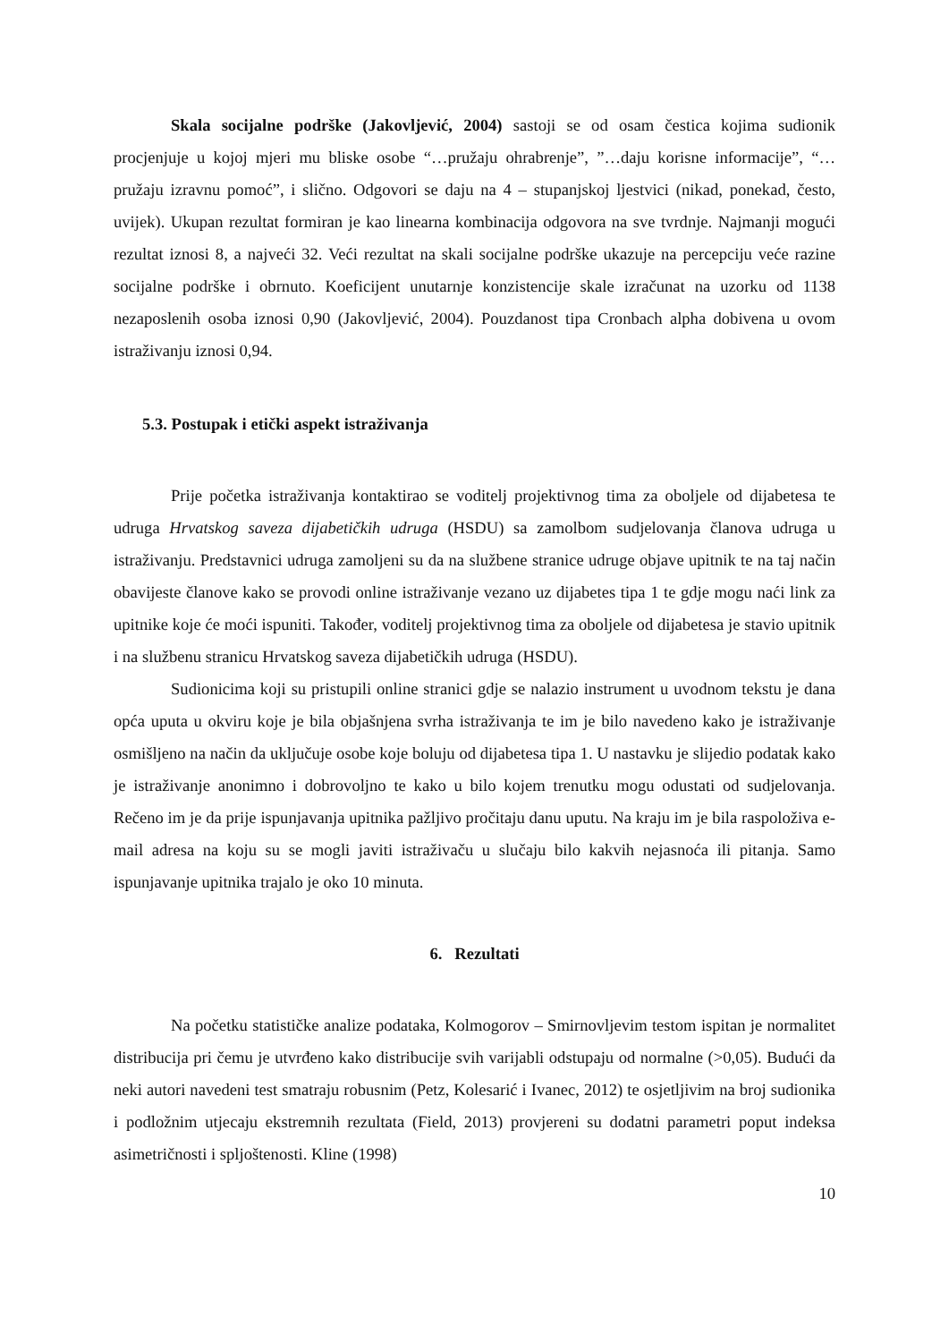Skala socijalne podrške (Jakovljević, 2004) sastoji se od osam čestica kojima sudionik procjenjuje u kojoj mjeri mu bliske osobe “…pružaju ohrabrenje”, ”…daju korisne informacije”, “…pružaju izravnu pomoć”, i slično. Odgovori se daju na 4 – stupanjskoj ljestvici (nikad, ponekad, često, uvijek). Ukupan rezultat formiran je kao linearna kombinacija odgovora na sve tvrdnje. Najmanji mogući rezultat iznosi 8, a najveći 32. Veći rezultat na skali socijalne podrške ukazuje na percepciju veće razine socijalne podrške i obrnuto. Koeficijent unutarnje konzistencije skale izračunat na uzorku od 1138 nezaposlenih osoba iznosi 0,90 (Jakovljević, 2004). Pouzdanost tipa Cronbach alpha dobivena u ovom istraživanju iznosi 0,94.
5.3. Postupak i etički aspekt istraživanja
Prije početka istraživanja kontaktirao se voditelj projektivnog tima za oboljele od dijabetesa te udruga Hrvatskog saveza dijabetičkih udruga (HSDU) sa zamolbom sudjelovanja članova udruga u istraživanju. Predstavnici udruga zamoljeni su da na službene stranice udruge objave upitnik te na taj način obavijeste članove kako se provodi online istraživanje vezano uz dijabetes tipa 1 te gdje mogu naći link za upitnike koje će moći ispuniti. Također, voditelj projektivnog tima za oboljele od dijabetesa je stavio upitnik i na službenu stranicu Hrvatskog saveza dijabetičkih udruga (HSDU).
Sudionicima koji su pristupili online stranici gdje se nalazio instrument u uvodnom tekstu je dana opća uputa u okviru koje je bila objašnjena svrha istraživanja te im je bilo navedeno kako je istraživanje osmišljeno na način da uključuje osobe koje boluju od dijabetesa tipa 1. U nastavku je slijedio podatak kako je istraživanje anonimno i dobrovoljno te kako u bilo kojem trenutku mogu odustati od sudjelovanja. Rečeno im je da prije ispunjavanja upitnika pažljivo pročitaju danu uputu. Na kraju im je bila raspoloživa e-mail adresa na koju su se mogli javiti istraživaču u slučaju bilo kakvih nejasnoća ili pitanja. Samo ispunjavanje upitnika trajalo je oko 10 minuta.
6. Rezultati
Na početku statističke analize podataka, Kolmogorov – Smirnovljevim testom ispitan je normalitet distribucija pri čemu je utvrđeno kako distribucije svih varijabli odstupaju od normalne (>0,05). Budući da neki autori navedeni test smatraju robusnim (Petz, Kolesarić i Ivanec, 2012) te osjetljivim na broj sudionika i podložnim utjecaju ekstremnih rezultata (Field, 2013) provjereni su dodatni parametri poput indeksa asimetričnosti i spljoštenosti. Kline (1998)
10